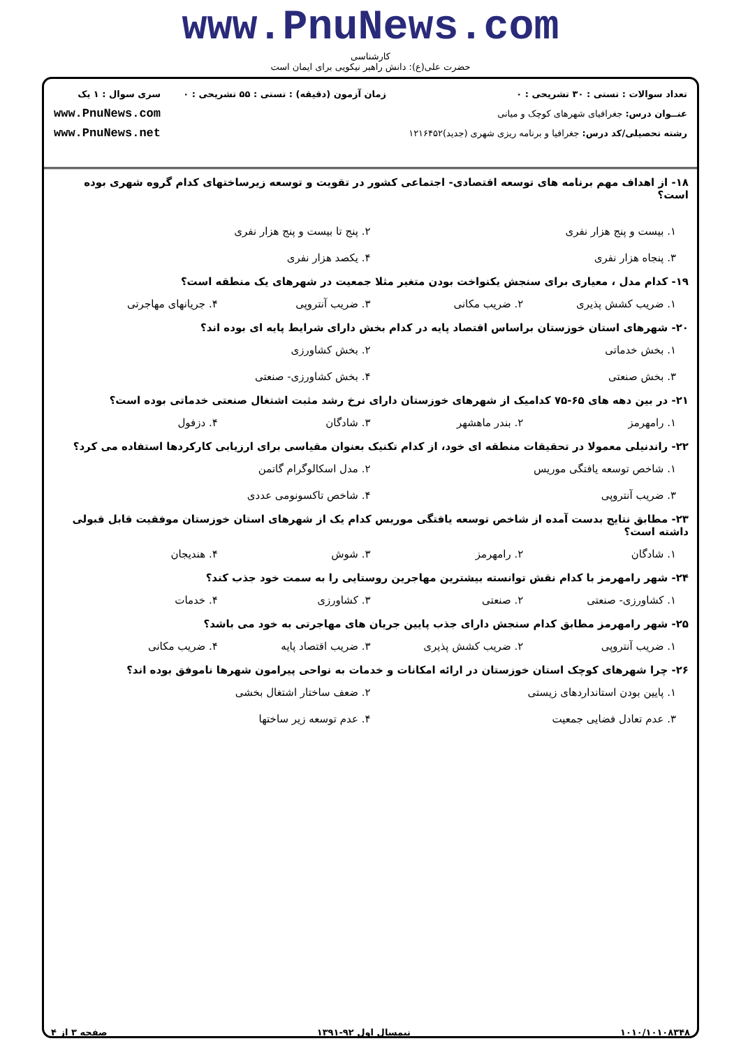www.PnuNews.com
کارشناسی
حضرت علی(ع): دانش راهبر نیکویی برای ایمان است
تعداد سوالات : تستی : ۳۰ تشریحی : ۰
عنــوان درس: جغرافیای شهرهای کوچک و میانی
رشته تحصیلی/کد درس: جغرافیا و برنامه ریزی شهری (جدید)۱۲۱۶۴۵۲
زمان آزمون (دقیقه) : تستی : ۵۵ تشریحی : ۰
سری سوال : ۱ یک
www.PnuNews.com
www.PnuNews.net
۱۸- از اهداف مهم برنامه های توسعه اقتصادی- اجتماعی کشور در تقویت و توسعه زیرساختهای کدام گروه شهری بوده است؟
۱. بیست و پنج هزار نفری ۲. پنج تا بیست و پنج هزار نفری ۳. پنجاه هزار نفری ۴. یکصد هزار نفری
۱۹- کدام مدل ، معیاری برای سنجش یکنواخت بودن متغیر مثلا جمعیت در شهرهای یک منطقه است؟
۱. ضریب کشش پذیری ۲. ضریب مکانی ۳. ضریب آنتروپی ۴. جریانهای مهاجرتی
۲۰- شهرهای استان خوزستان براساس اقتصاد پایه در کدام بخش دارای شرایط پایه ای بوده اند؟
۱. بخش خدماتی ۲. بخش کشاورزی ۳. بخش صنعتی ۴. بخش کشاورزی- صنعتی
۲۱- در بین دهه های ۶۵-۷۵ کدامیک از شهرهای خوزستان دارای نرخ رشد مثبت اشتغال صنعتی خدماتی بوده است؟
۱. رامهرمز ۲. بندر ماهشهر ۳. شادگان ۴. دزفول
۲۲- راندنیلی معمولا در تحقیقات منطقه ای خود، از کدام تکنیک بعنوان مقیاسی برای ارزیابی کارکردها استفاده می کرد؟
۱. شاخص توسعه یافتگی موریس ۲. مدل اسکالوگرام گاتمن ۳. ضریب آنتروپی ۴. شاخص تاکسونومی عددی
۲۳- مطابق نتایج بدست آمده از شاخص توسعه یافتگی موریس کدام یک از شهرهای استان خوزستان موفقیت قابل قبولی داشته است؟
۱. شادگان ۲. رامهرمز ۳. شوش ۴. هندیجان
۲۴- شهر رامهرمز با کدام نقش توانسته بیشترین مهاجرین روستایی را به سمت خود جذب کند؟
۱. کشاورزی- صنعتی ۲. صنعتی ۳. کشاورزی ۴. خدمات
۲۵- شهر رامهرمز مطابق کدام سنجش دارای جذب پایین جریان های مهاجرتی به خود می باشد؟
۱. ضریب آنتروپی ۲. ضریب کشش پذیری ۳. ضریب اقتصاد پایه ۴. ضریب مکانی
۲۶- چرا شهرهای کوچک استان خوزستان در ارائه امکانات و خدمات به نواحی پیرامون شهرها ناموفق بوده اند؟
۱. پایین بودن استانداردهای زیستی ۲. ضعف ساختار اشتغال بخشی ۳. عدم تعادل فضایی جمعیت ۴. عدم توسعه زیر ساختها
۱۰۱۰/۱۰۱۰۸۳۴۸ نیمسال اول ۹۲-۱۳۹۱ صفحه ۳ از ۴